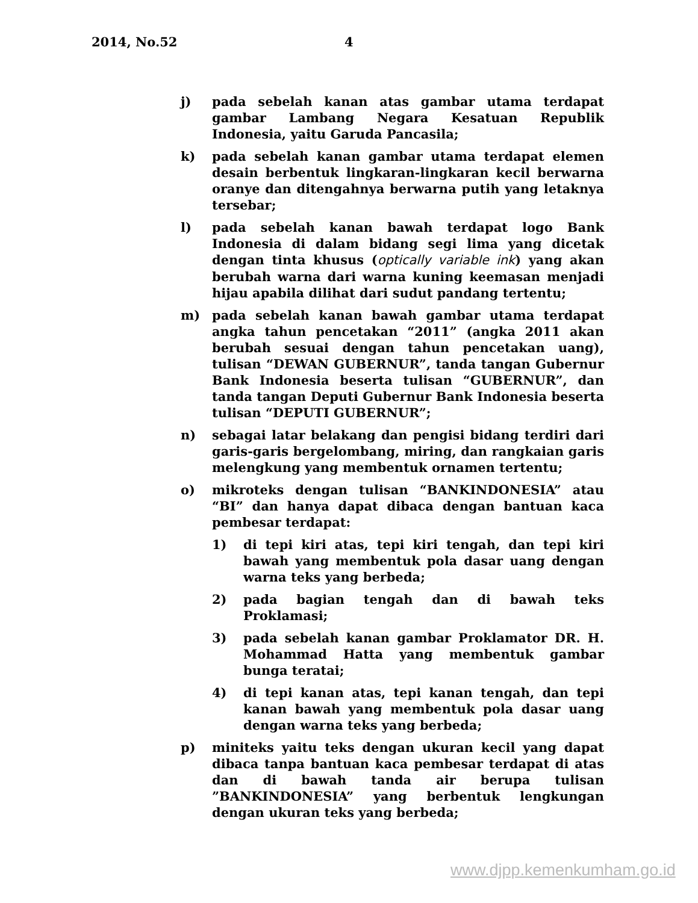2014, No.52 4
j) pada sebelah kanan atas gambar utama terdapat gambar Lambang Negara Kesatuan Republik Indonesia, yaitu Garuda Pancasila;
k) pada sebelah kanan gambar utama terdapat elemen desain berbentuk lingkaran-lingkaran kecil berwarna oranye dan ditengahnya berwarna putih yang letaknya tersebar;
l) pada sebelah kanan bawah terdapat logo Bank Indonesia di dalam bidang segi lima yang dicetak dengan tinta khusus (optically variable ink) yang akan berubah warna dari warna kuning keemasan menjadi hijau apabila dilihat dari sudut pandang tertentu;
m) pada sebelah kanan bawah gambar utama terdapat angka tahun pencetakan “2011” (angka 2011 akan berubah sesuai dengan tahun pencetakan uang), tulisan “DEWAN GUBERNUR”, tanda tangan Gubernur Bank Indonesia beserta tulisan “GUBERNUR”, dan tanda tangan Deputi Gubernur Bank Indonesia beserta tulisan “DEPUTI GUBERNUR”;
n) sebagai latar belakang dan pengisi bidang terdiri dari garis-garis bergelombang, miring, dan rangkaian garis melengkung yang membentuk ornamen tertentu;
o) mikroteks dengan tulisan “BANKINDONESIA” atau “BI” dan hanya dapat dibaca dengan bantuan kaca pembesar terdapat:
1) di tepi kiri atas, tepi kiri tengah, dan tepi kiri bawah yang membentuk pola dasar uang dengan warna teks yang berbeda;
2) pada bagian tengah dan di bawah teks Proklamasi;
3) pada sebelah kanan gambar Proklamator DR. H. Mohammad Hatta yang membentuk gambar bunga teratai;
4) di tepi kanan atas, tepi kanan tengah, dan tepi kanan bawah yang membentuk pola dasar uang dengan warna teks yang berbeda;
p) miniteks yaitu teks dengan ukuran kecil yang dapat dibaca tanpa bantuan kaca pembesar terdapat di atas dan di bawah tanda air berupa tulisan ”BANKINDONESIA” yang berbentuk lengkungan dengan ukuran teks yang berbeda;
www.djpp.kemenkumham.go.id